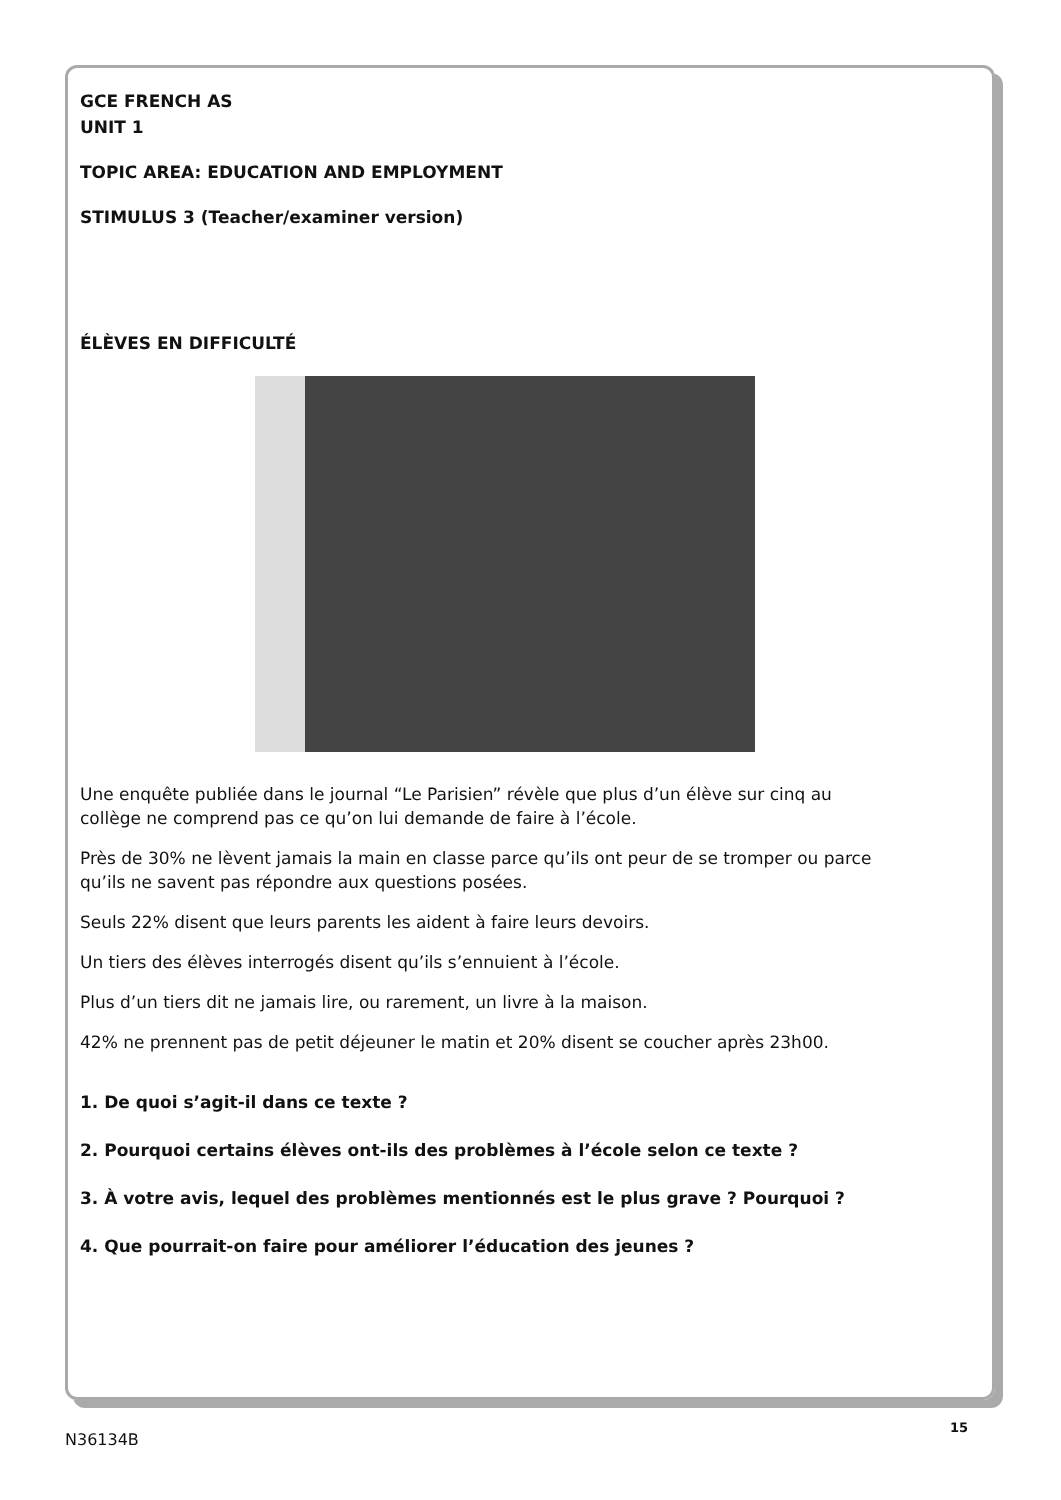GCE FRENCH AS
UNIT 1
TOPIC AREA: EDUCATION AND EMPLOYMENT
STIMULUS 3 (Teacher/examiner version)
ÉLÈVES EN DIFFICULTÉ
Une enquête publiée dans le journal “Le Parisien” révèle que plus d’un élève sur cinq au collège ne comprend pas ce qu’on lui demande de faire à l’école.
Près de 30% ne lèvent jamais la main en classe parce qu’ils ont peur de se tromper ou parce qu’ils ne savent pas répondre aux questions posées.
Seuls 22% disent que leurs parents les aident à faire leurs devoirs.
Un tiers des élèves interrogés disent qu’ils s’ennuient à l’école.
Plus d’un tiers dit ne jamais lire, ou rarement, un livre à la maison.
42% ne prennent pas de petit déjeuner le matin et 20% disent se coucher après 23h00.
1. De quoi s’agit-il dans ce texte ?
2. Pourquoi certains élèves ont-ils des problèmes à l’école selon ce texte ?
3. À votre avis, lequel des problèmes mentionnés est le plus grave ? Pourquoi ?
4. Que pourrait-on faire pour améliorer l’éducation des jeunes ?
15
N36134B